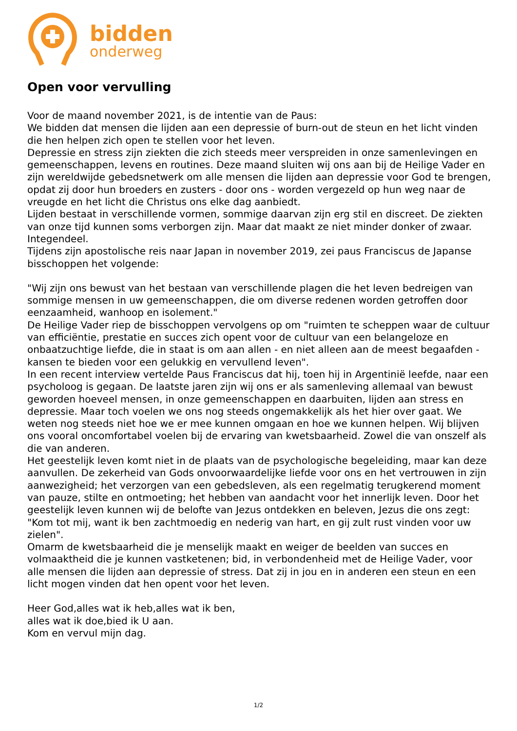bidden
onderweg
Open voor vervulling
Voor de maand november 2021, is de intentie van de Paus:
We bidden dat mensen die lijden aan een depressie of burn-out de steun en het licht vinden die hen helpen zich open te stellen voor het leven.
Depressie en stress zijn ziekten die zich steeds meer verspreiden in onze samenlevingen en gemeenschappen, levens en routines. Deze maand sluiten wij ons aan bij de Heilige Vader en zijn wereldwijde gebedsnetwerk om alle mensen die lijden aan depressie voor God te brengen, opdat zij door hun broeders en zusters - door ons - worden vergezeld op hun weg naar de vreugde en het licht die Christus ons elke dag aanbiedt.
Lijden bestaat in verschillende vormen, sommige daarvan zijn erg stil en discreet. De ziekten van onze tijd kunnen soms verborgen zijn. Maar dat maakt ze niet minder donker of zwaar. Integendeel.
Tijdens zijn apostolische reis naar Japan in november 2019, zei paus Franciscus de Japanse bisschoppen het volgende:
"Wij zijn ons bewust van het bestaan van verschillende plagen die het leven bedreigen van sommige mensen in uw gemeenschappen, die om diverse redenen worden getroffen door eenzaamheid, wanhoop en isolement."
De Heilige Vader riep de bisschoppen vervolgens op om "ruimten te scheppen waar de cultuur van efficiëntie, prestatie en succes zich opent voor de cultuur van een belangeloze en onbaatzuchtige liefde, die in staat is om aan allen - en niet alleen aan de meest begaafden - kansen te bieden voor een gelukkig en vervullend leven".
In een recent interview vertelde Paus Franciscus dat hij, toen hij in Argentinië leefde, naar een psycholoog is gegaan. De laatste jaren zijn wij ons er als samenleving allemaal van bewust geworden hoeveel mensen, in onze gemeenschappen en daarbuiten, lijden aan stress en depressie. Maar toch voelen we ons nog steeds ongemakkelijk als het hier over gaat. We weten nog steeds niet hoe we er mee kunnen omgaan en hoe we kunnen helpen. Wij blijven ons vooral oncomfortabel voelen bij de ervaring van kwetsbaarheid. Zowel die van onszelf als die van anderen.
Het geestelijk leven komt niet in de plaats van de psychologische begeleiding, maar kan deze aanvullen. De zekerheid van Gods onvoorwaardelijke liefde voor ons en het vertrouwen in zijn aanwezigheid; het verzorgen van een gebedsleven, als een regelmatig terugkerend moment van pauze, stilte en ontmoeting; het hebben van aandacht voor het innerlijk leven. Door het geestelijk leven kunnen wij de belofte van Jezus ontdekken en beleven, Jezus die ons zegt: "Kom tot mij, want ik ben zachtmoedig en nederig van hart, en gij zult rust vinden voor uw zielen".
Omarm de kwetsbaarheid die je menselijk maakt en weiger de beelden van succes en volmaaktheid die je kunnen vastketenen; bid, in verbondenheid met de Heilige Vader, voor alle mensen die lijden aan depressie of stress. Dat zij in jou en in anderen een steun en een licht mogen vinden dat hen opent voor het leven.
Heer God,alles wat ik heb,alles wat ik ben,
alles wat ik doe,bied ik U aan.
Kom en vervul mijn dag.
1/2